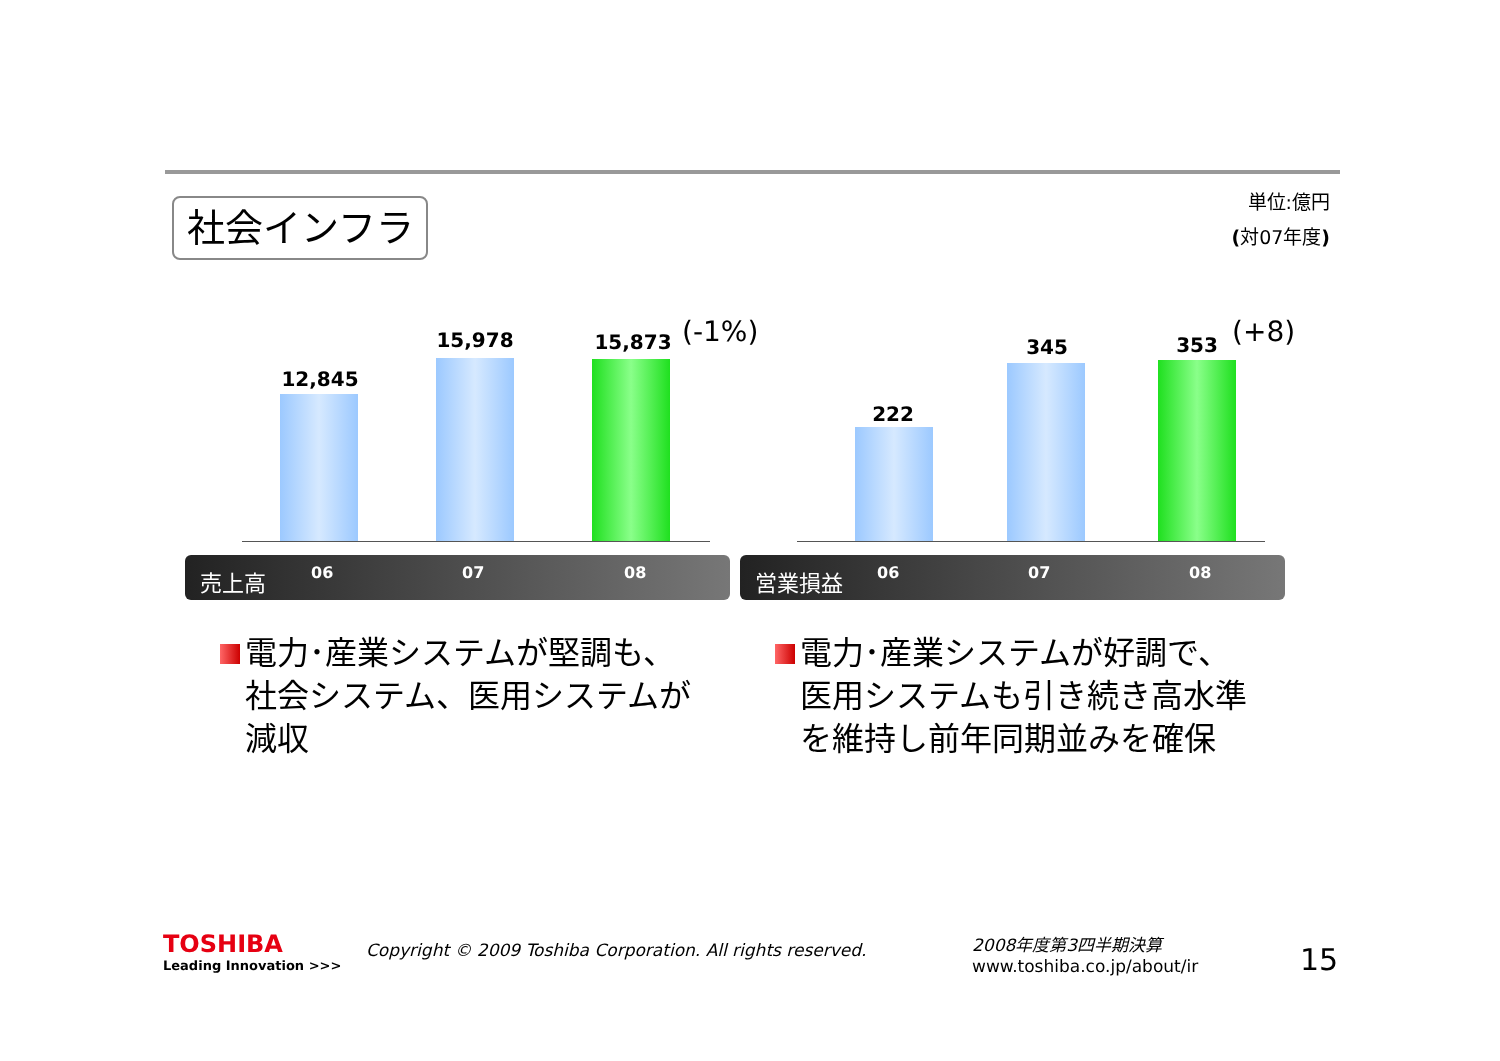社会インフラ
単位:億円
(対07年度)
12,845
15,978 15,873 (-1%)
売上高 06 07 08
222
345 353 (+8)
営業損益 06 07 08
電力･産業システムが堅調も、
社会システム、医用システムが
減収
電力･産業システムが好調で、
医用システムも引き続き高水準
を維持し前年同期並みを確保
TOSHIBA
Leading Innovation >>>
Copyright © 2009 Toshiba Corporation. All rights reserved.
2008年度第3四半期決算
www.toshiba.co.jp/about/ir
15